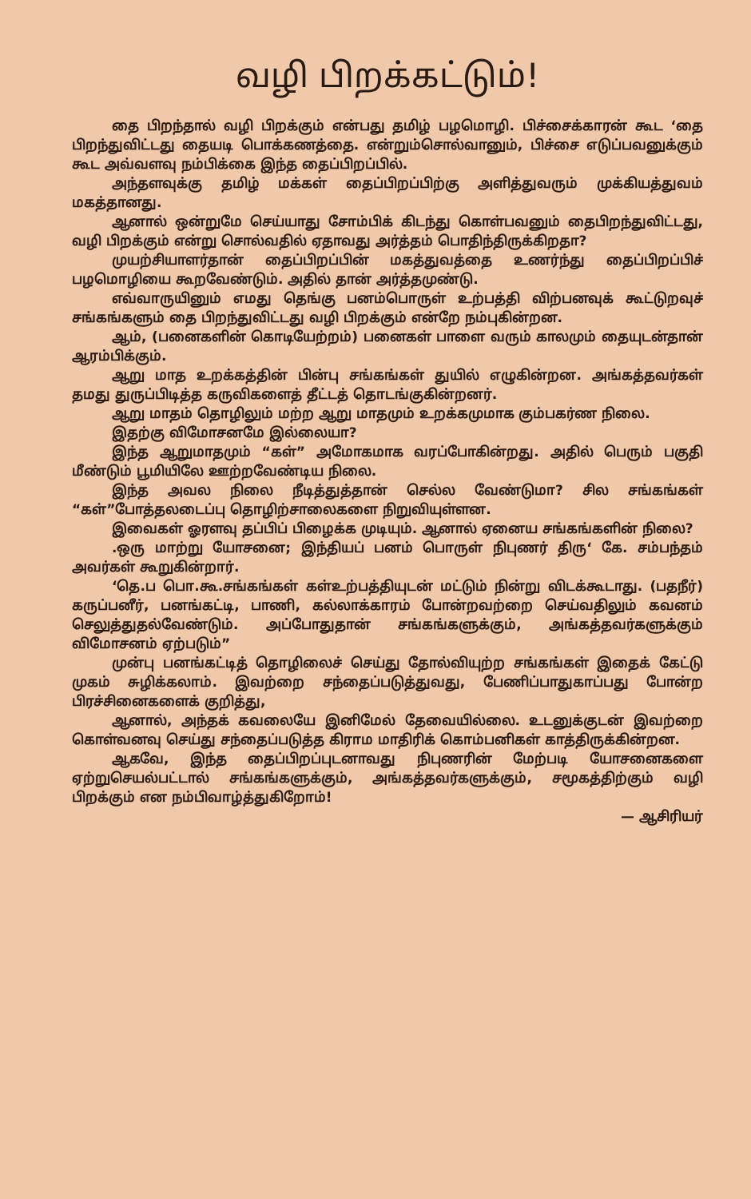வழி பிறக்கட்டும்!
தை பிறந்தால் வழி பிறக்கும் என்பது தமிழ் பழமொழி. பிச்சைக்காரன் கூட ‘தை பிறந்துவிட்டது தையடி பொக்கணத்தை. என்றும்சொல்வானும், பிச்சை எடுப்பவனுக்கும் கூட அவ்வளவு நம்பிக்கை இந்த தைப்பிறப்பில்.
அந்தளவுக்கு தமிழ் மக்கள் தைப்பிறப்பிற்கு அளித்துவரும் முக்கியத்துவம் மகத்தானது.
ஆனால் ஒன்றுமே செய்யாது சோம்பிக் கிடந்து கொள்பவனும் தைபிறந்துவிட்டது, வழி பிறக்கும் என்று சொல்வதில் ஏதாவது அர்த்தம் பொதிந்திருக்கிறதா?
முயற்சியாளர்தான் தைப்பிறப்பின் மகத்துவத்தை உணர்ந்து தைப்பிறப்பிச் பழமொழியை கூறவேண்டும். அதில் தான் அர்த்தமுண்டு.
எவ்வாருயினும் எமது தெங்கு பனம்பொருள் உற்பத்தி விற்பனவுக் கூட்டுறவுச் சங்கங்களும் தை பிறந்துவிட்டது வழி பிறக்கும் என்றே நம்புகின்றன.
ஆம், (பனைகளின் கொடியேற்றம்) பனைகள் பாளை வரும் காலமும் தையுடன்தான் ஆரம்பிக்கும்.
ஆறு மாத உறக்கத்தின் பின்பு சங்கங்கள் துயில் எழுகின்றன. அங்கத்தவர்கள் தமது துருப்பிடித்த கருவிகளைத் தீட்டத் தொடங்குகின்றனர்.
ஆறு மாதம் தொழிலும் மற்ற ஆறு மாதமும் உறக்கமுமாக கும்பகர்ண நிலை.
இதற்கு விமோசனமே இல்லையா?
இந்த ஆறுமாதமும் “கள்” அமோகமாக வரப்போகின்றது. அதில் பெரும் பகுதி மீண்டும் பூமியிலே ஊற்றவேண்டிய நிலை.
இந்த அவல நிலை நீடித்துத்தான் செல்ல வேண்டுமா? சில சங்கங்கள் “கள்”போத்தலடைப்பு தொழிற்சாலைகளை நிறுவியுள்ளன.
இவைகள் ஓரளவு தப்பிப் பிழைக்க முடியும். ஆனால் ஏனைய சங்கங்களின் நிலை?
.ஒரு மாற்று யோசனை; இந்தியப் பனம் பொருள் நிபுணர் திரு‘ கே. சம்பந்தம் அவர்கள் கூறுகின்றார்.
‘தெ.ப பொ.கூ.சங்கங்கள் கள்உற்பத்தியுடன் மட்டும் நின்று விடக்கூடாது. (பதநீர்) கருப்பனீர், பனங்கட்டி, பாணி, கல்லாக்காரம் போன்றவற்றை செய்வதிலும் கவனம் செலுத்துதல்வேண்டும். அப்போதுதான் சங்கங்களுக்கும், அங்கத்தவர்களுக்கும் விமோசனம் ஏற்படும்”
முன்பு பனங்கட்டித் தொழிலைச் செய்து தோல்வியுற்ற சங்கங்கள் இதைக் கேட்டு முகம் சுழிக்கலாம். இவற்றை சந்தைப்படுத்துவது, பேணிப்பாதுகாப்பது போன்ற பிரச்சினைகளைக் குறித்து,
ஆனால், அந்தக் கவலையே இனிமேல் தேவையில்லை. உடனுக்குடன் இவற்றை கொள்வனவு செய்து சந்தைப்படுத்த கிராம மாதிரிக் கொம்பனிகள் காத்திருக்கின்றன.
ஆகவே, இந்த தைப்பிறப்புடனாவது நிபுணரின் மேற்படி யோசனைகளை ஏற்றுசெயல்பட்டால் சங்கங்களுக்கும், அங்கத்தவர்களுக்கும், சமூகத்திற்கும் வழி பிறக்கும் என நம்பிவாழ்த்துகிறோம்!
— ஆசிரியர்